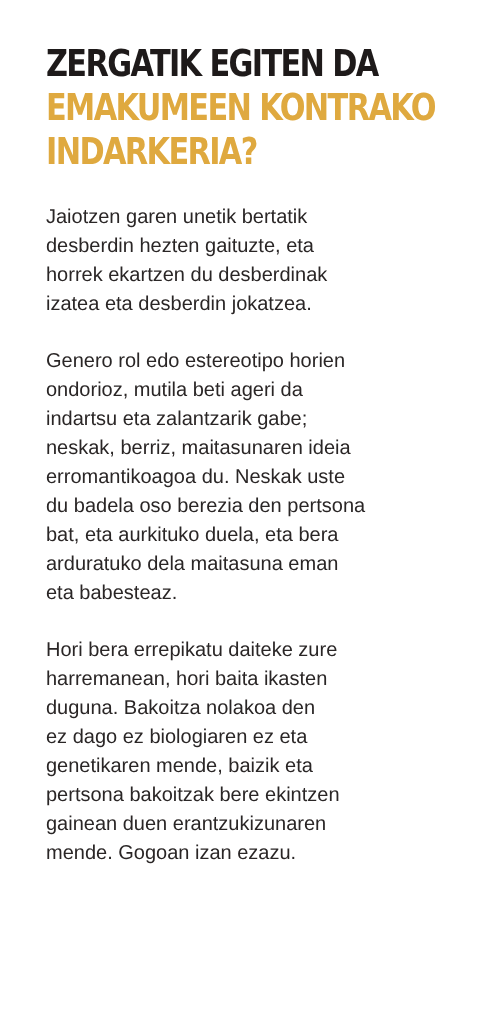ZERGATIK EGITEN DA
EMAKUMEEN KONTRAKO
INDARKERIA?
Jaiotzen garen unetik bertatik
desberdin hezten gaituzte, eta
horrek ekartzen du desberdinak
izatea eta desberdin jokatzea.
Genero rol edo estereotipo horien
ondorioz, mutila beti ageri da
indartsu eta zalantzarik gabe;
neskak, berriz, maitasunaren ideia
erromantikoagoa du. Neskak uste
du badela oso berezia den pertsona
bat, eta aurkituko duela, eta bera
arduratuko dela maitasuna eman
eta babesteaz.
Hori bera errepikatu daiteke zure
harremanean, hori baita ikasten
duguna. Bakoitza nolakoa den
ez dago ez biologiaren ez eta
genetikaren mende, baizik eta
pertsona bakoitzak bere ekintzen
gainean duen erantzukizunaren
mende. Gogoan izan ezazu.